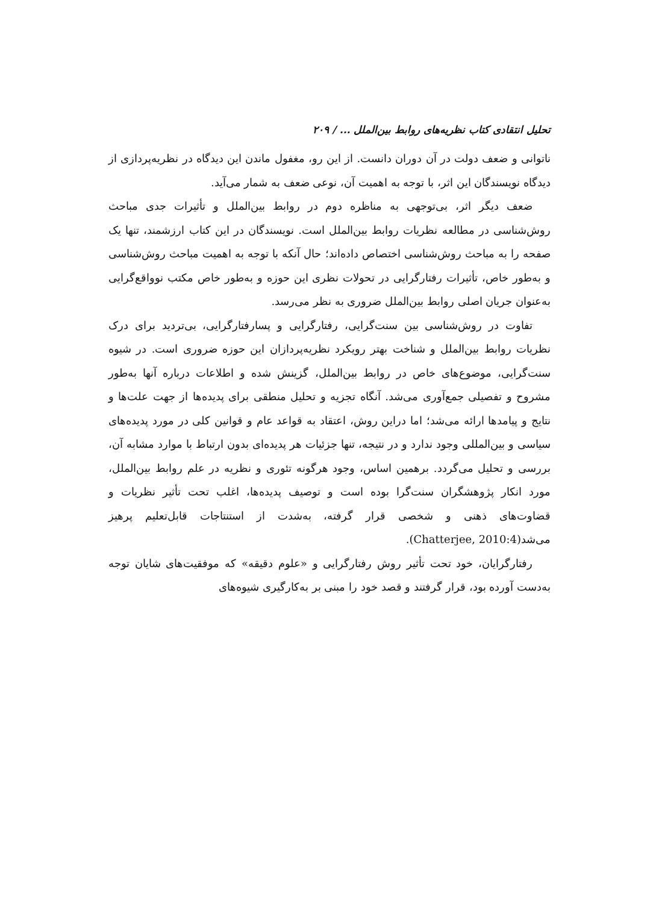تحلیل انتقادی کتاب نظریه‌های روابط بین‌الملل ... / ۲۰۹
ناتوانی و ضعف دولت در آن دوران دانست. از این رو، مغفول ماندن این دیدگاه در نظریه‌پردازی از دیدگاه نویسندگان این اثر، با توجه به اهمیت آن، نوعی ضعف به شمار می‌آید.
ضعف دیگر اثر، بی‌توجهی به مناظره دوم در روابط بین‌الملل و تأثیرات جدی مباحث روش‌شناسی در مطالعه نظریات روابط بین‌الملل است. نویسندگان در این کتاب ارزشمند، تنها یک صفحه را به مباحث روش‌شناسی اختصاص داده‌اند؛ حال آنکه با توجه به اهمیت مباحث روش‌شناسی و به‌طور خاص، تأثیرات رفتارگرایی در تحولات نظری این حوزه و به‌طور خاص مکتب نوواقع‌گرایی به‌عنوان جریان اصلی روابط بین‌الملل ضروری به نظر می‌رسد.
تفاوت در روش‌شناسی بین سنت‌گرایی، رفتارگرایی و پسارفتارگرایی، بی‌تردید برای درک نظریات روابط بین‌الملل و شناخت بهتر رویکرد نظریه‌پردازان این حوزه ضروری است. در شیوه سنت‌گرایی، موضوع‌های خاص در روابط بین‌الملل، گزینش شده و اطلاعات درباره آنها به‌طور مشروح و تفصیلی جمع‌آوری می‌شد. آنگاه تجزیه و تحلیل منطقی برای پدیده‌ها از جهت علت‌ها و نتایج و پیامدها ارائه می‌شد؛ اما دراین روش، اعتقاد به قواعد عام و قوانین کلی در مورد پدیده‌های سیاسی و بین‌المللی وجود ندارد و در نتیجه، تنها جزئیات هر پدیده‌ای بدون ارتباط با موارد مشابه آن، بررسی و تحلیل می‌گردد. برهمین اساس، وجود هرگونه تئوری و نظریه در علم روابط بین‌الملل، مورد انکار پژوهشگران سنت‌گرا بوده است و توصیف پدیده‌ها، اغلب تحت تأثیر نظریات و قضاوت‌های ذهنی و شخصی قرار گرفته، به‌شدت از استنتاجات قابل‌تعلیم پرهیز می‌شد(Chatterjee, 2010:4).
رفتارگرایان، خود تحت تأثیر روش رفتارگرایی و «علوم دقیقه» که موفقیت‌های شایان توجه به‌دست آورده بود، قرار گرفتند و قصد خود را مبنی بر به‌کارگیری شیوه‌های